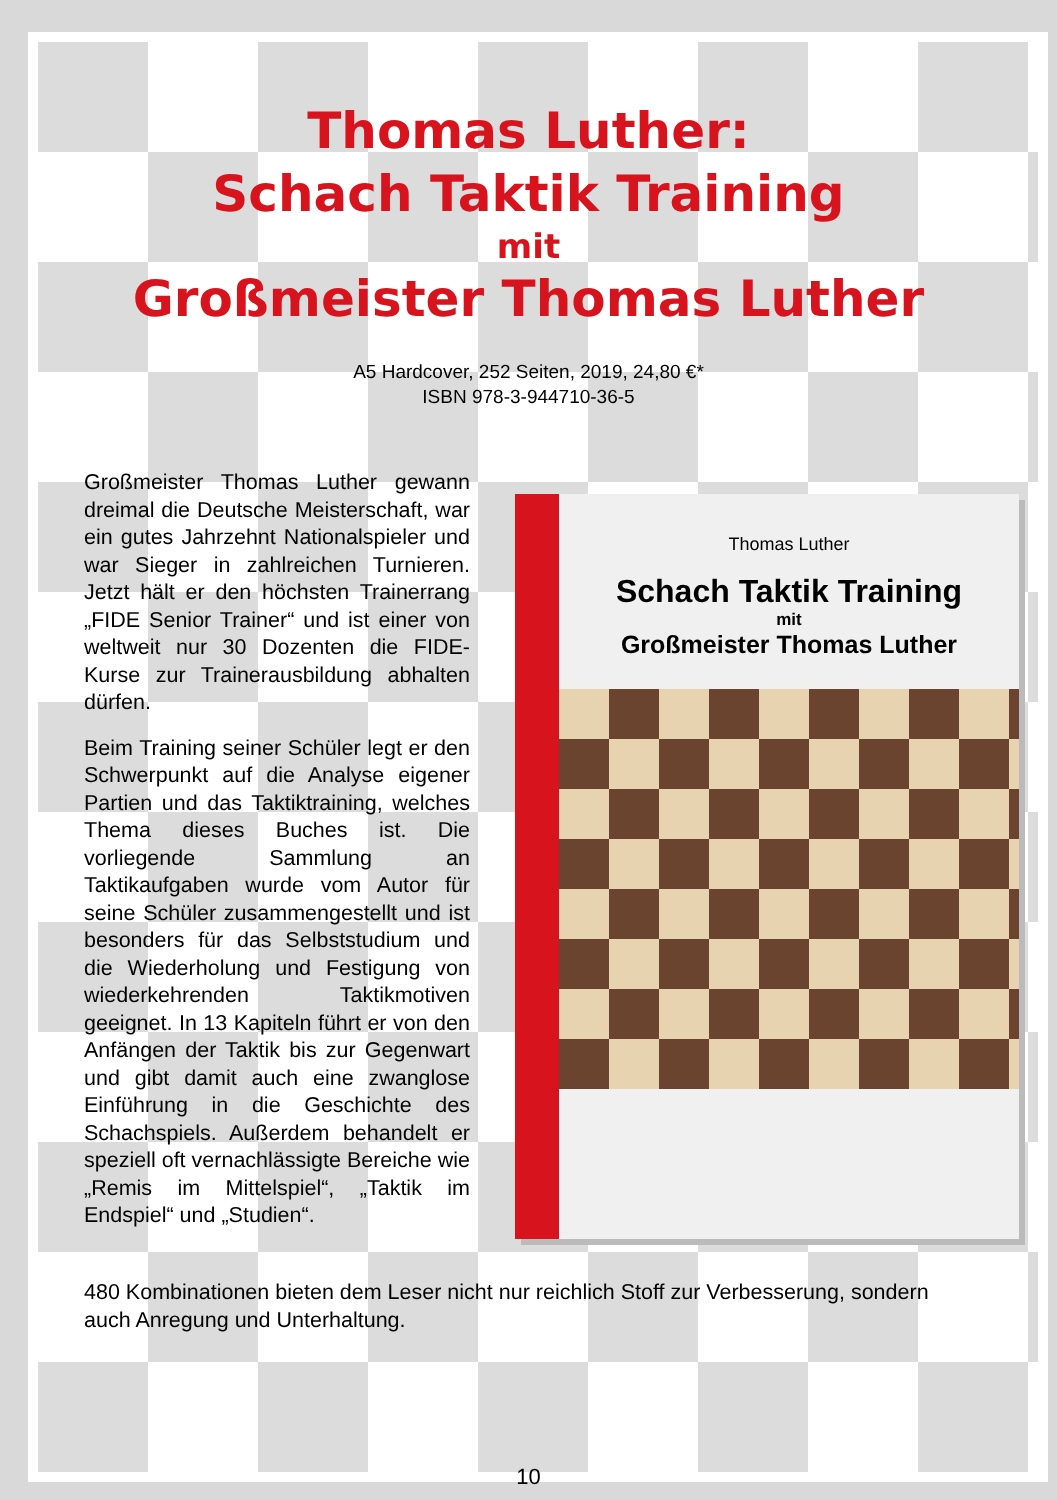Thomas Luther:
Schach Taktik Training
mit
Großmeister Thomas Luther
A5 Hardcover, 252 Seiten, 2019, 24,80 €*
ISBN 978-3-944710-36-5
Großmeister Thomas Luther gewann dreimal die Deutsche Meisterschaft, war ein gutes Jahrzehnt Nationalspieler und war Sieger in zahlreichen Turnieren. Jetzt hält er den höchsten Trainerrang „FIDE Senior Trainer“ und ist einer von weltweit nur 30 Dozenten die FIDE-Kurse zur Trainerausbildung abhalten dürfen.
Beim Training seiner Schüler legt er den Schwerpunkt auf die Analyse eigener Partien und das Taktiktraining, welches Thema dieses Buches ist. Die vorliegende Sammlung an Taktikaufgaben wurde vom Autor für seine Schüler zusammengestellt und ist besonders für das Selbststudium und die Wiederholung und Festigung von wiederkehrenden Taktikmotiven geeignet. In 13 Kapiteln führt er von den Anfängen der Taktik bis zur Gegenwart und gibt damit auch eine zwanglose Einführung in die Geschichte des Schachspiels. Außerdem behandelt er speziell oft vernachlässigte Bereiche wie „Remis im Mittelspiel“, „Taktik im Endspiel“ und „Studien“.
Thomas Luther
Schach Taktik Training
mit
Großmeister Thomas Luther
480 Kombinationen bieten dem Leser nicht nur reichlich Stoff zur Verbesserung, sondern auch Anregung und Unterhaltung.
10